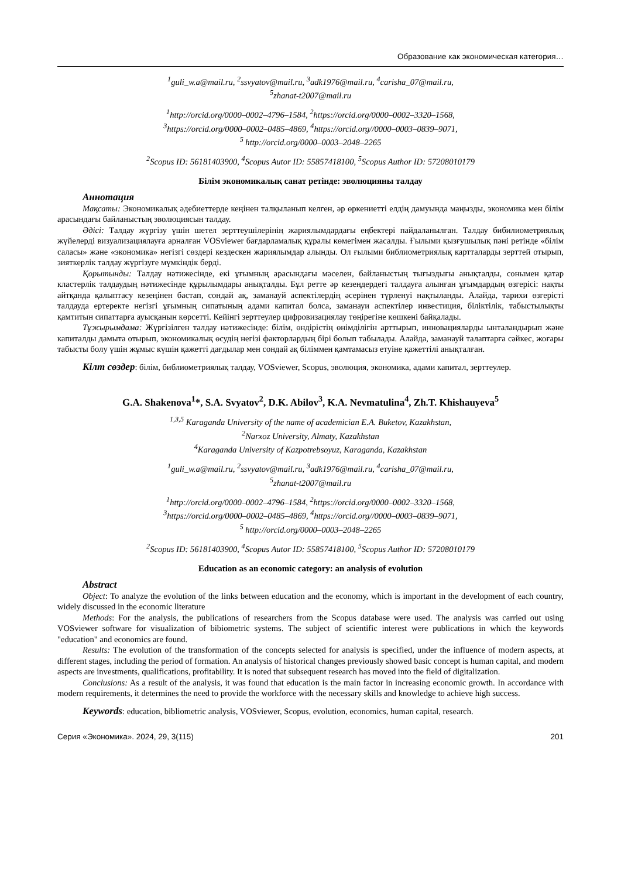Образование как экономическая категория…
<sup>1</sup> guli_w.a@mail.ru, <sup>2</sup>ssvyatov@mail.ru, <sup>3</sup>adk1976@mail.ru, <sup>4</sup>carisha_07@mail.ru,
<sup>5</sup> zhanat-t2007@mail.ru
<sup>1</sup> http://orcid.org/0000–0002–4796–1584, <sup>2</sup>https://orcid.org/0000–0002–3320–1568,
<sup>3</sup> https://orcid.org/0000–0002–0485–4869, <sup>4</sup>https://orcid.org//0000–0003–0839–9071,
<sup>5</sup> http://orcid.org/0000–0003–2048–2265
<sup>2</sup> Scopus ID: 56181403900, <sup>4</sup>Scopus Autor ID: 55857418100, <sup>5</sup>Scopus Author ID: 57208010179
Білім экономикалық санат ретінде: эволюцияны талдау
Аннотация
Мақсаты: Экономикалық әдебиеттерде кеңінен талқыланып келген, әр өркениетті елдің дамуында маңызды, экономика мен білім арасындағы байланыстың эволюциясын талдау.
Әдісі: Талдау жүргізу үшін шетел зерттеушілерінің жариялымдардағы еңбектері пайдаланылған. Талдау бибилиометриялық жүйелерді визуализациялауға арналған VOSviewer бағдарламалық құралы көмегімен жасалды. Ғылыми қызғушылық пәні ретінде «білім саласы» және «экономика» негізгі сөздері кездескен жариялымдар алынды. Ол ғылыми библиометриялық картталарды зерттей отырып, зияткерлік талдау жүргізуге мүмкіндік берді.
Қорытынды: Талдау нәтижесінде, екі ұғымның арасындағы мәселен, байланыстың тығыздығы анықталды, сонымен қатар кластерлік талдаудың нәтижесінде құрылымдары анықталды. Бұл ретте әр кезеңдердегі талдауға алынған ұғымдардың өзгерісі: нақты айтқанда қалыптасу кезеңінен бастап, сондай ақ, заманауй аспектілердің әсерінен түрленуі нақтыланды. Алайда, тарихи өзгерісті талдауда ертеректе негізгі ұғымның сипатының адами капитал болса, заманауи аспектілер инвестиция, біліктілік, табыстылықты қамтитын сипаттарға ауысқанын көрсетті. Кейінгі зерттеулер цифровизациялау төңірегіне көшкені байқалады.
Тұжырымдама: Жүргізілген талдау нәтижесінде: білім, өндірістің өнімділігін арттырып, инновацияларды ынталандырып және капиталды дамыта отырып, экономикалық өсудің негізі факторлардың бірі болып табылады. Алайда, заманауй талаптарға сәйкес, жоғары табысты болу үшін жұмыс күшін қажетті дағдылар мен сондай ақ біліммен қамтамасыз етуіне қажеттілі анықталған.
Кілт сөздер: білім, библиометриялық талдау, VOSviewer, Scopus, эволюция, экономика, адами капитал, зерттеулер.
G.A. Shakenova<sup>1</sup>*, S.A. Svyatov<sup>2</sup>, D.K. Abilov<sup>3</sup>, K.A. Nevmatulina<sup>4</sup>, Zh.T. Khishauyeva<sup>5</sup>
<sup>1,3,5</sup> Karaganda University of the name of academician E.A. Buketov, Kazakhstan,
<sup>2</sup> Narxoz University, Almaty, Kazakhstan
<sup>4</sup> Karaganda University of Kazpotrebsoyuz, Karaganda, Kazakhstan
<sup>1</sup> guli_w.a@mail.ru, <sup>2</sup>ssvyatov@mail.ru, <sup>3</sup>adk1976@mail.ru, <sup>4</sup>carisha_07@mail.ru,
<sup>5</sup> zhanat-t2007@mail.ru
<sup>1</sup> http://orcid.org/0000–0002–4796–1584, <sup>2</sup>https://orcid.org/0000–0002–3320–1568,
<sup>3</sup> https://orcid.org/0000–0002–0485–4869, <sup>4</sup>https://orcid.org//0000–0003–0839–9071,
<sup>5</sup> http://orcid.org/0000–0003–2048–2265
<sup>2</sup> Scopus ID: 56181403900, <sup>4</sup>Scopus Autor ID: 55857418100, <sup>5</sup>Scopus Author ID: 57208010179
Education as an economic category: an analysis of evolution
Abstract
Object: To analyze the evolution of the links between education and the economy, which is important in the development of each country, widely discussed in the economic literature
Methods: For the analysis, the publications of researchers from the Scopus database were used. The analysis was carried out using VOSviewer software for visualization of bibiometric systems. The subject of scientific interest were publications in which the keywords "education" and economics are found.
Results: The evolution of the transformation of the concepts selected for analysis is specified, under the influence of modern aspects, at different stages, including the period of formation. An analysis of historical changes previously showed basic concept is human capital, and modern aspects are investments, qualifications, profitability. It is noted that subsequent research has moved into the field of digitalization.
Conclusions: As a result of the analysis, it was found that education is the main factor in increasing economic growth. In accordance with modern requirements, it determines the need to provide the workforce with the necessary skills and knowledge to achieve high success.
Keywords: education, bibliometric analysis, VOSviewer, Scopus, evolution, economics, human capital, research.
Серия «Экономика». 2024, 29, 3(115) 201